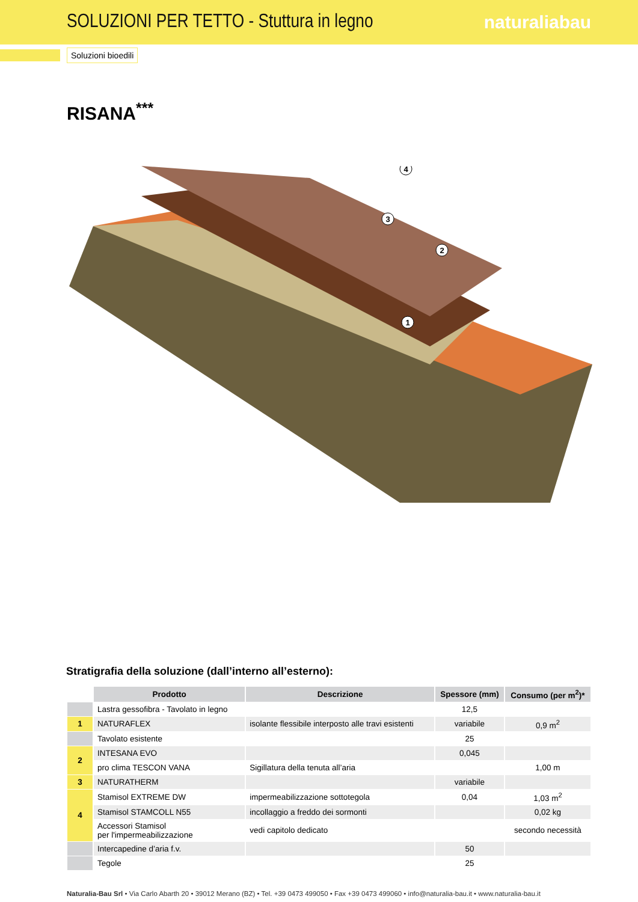SOLUZIONI PER TETTO - Stuttura in legno
naturaliabau
Soluzioni bioedili
RISANA<sup>***</sup>
1
2
3
4
Stratigrafia della soluzione (dall’interno all’esterno):
| | Prodotto | Descrizione | Spessore (mm) | Consumo (per m<sup>2</sup>)* |
| --- | --- | --- | --- | --- |
| | Lastra gessofibra - Tavolato in legno | | 12,5 | |
| 1 | NATURAFLEX | isolante flessibile interposto alle travi esistenti | variabile | 0,9 m<sup>2</sup> |
| | Tavolato esistente | | 25 | |
| 2 | INTESANA EVO | | 0,045 | |
| | pro clima TESCON VANA | Sigillatura della tenuta all’aria | | 1,00 m |
| 3 | NATURATHERM | | variabile | |
| 4 | Stamisol EXTREME DW | impermeabilizzazione sottotegola | 0,04 | 1,03 m<sup>2</sup> |
| | Stamisol STAMCOLL N55 | incollaggio a freddo dei sormonti | | 0,02 kg |
| | Accessori Stamisol per l'impermeabilizzazione | vedi capitolo dedicato | | secondo necessità |
| | Intercapedine d’aria f.v. | | 50 | |
| | Tegole | | 25 | |
Naturalia-Bau Srl • Via Carlo Abarth 20 • 39012 Merano (BZ) • Tel. +39 0473 499050 • Fax +39 0473 499060 • info@naturalia-bau.it • www.naturalia-bau.it